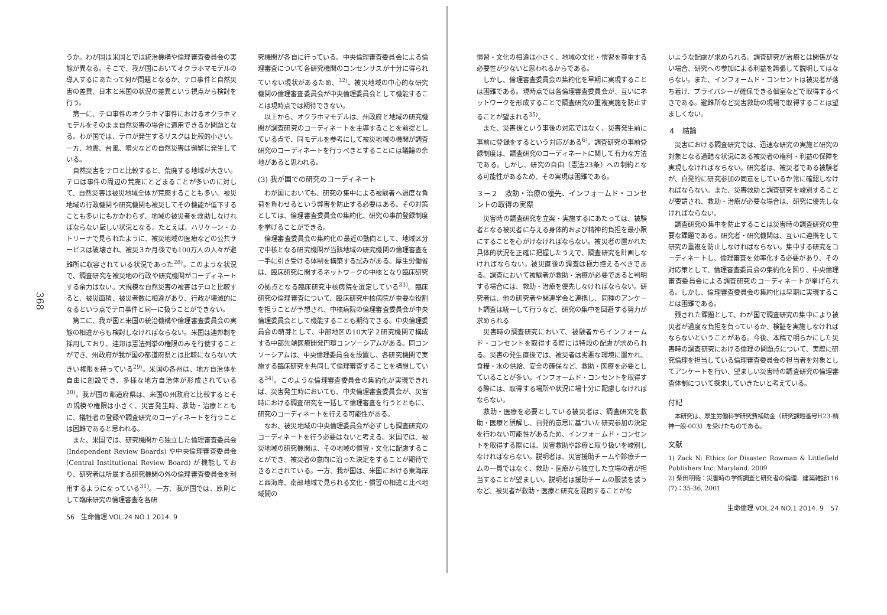368
うか。わが国は米国とでは統治機構や倫理審査委員会の実態が異なる。そこで、我が国においてオクラホマモデルの導入するにあたって何が問題となるか、テロ事件と自然災害の差異、日本と米国の状況の差異という視点から検討を行う。
第一に、テロ事件のオクラホマ事件におけるオクラホマモデルをそのまま自然災害の場合に適用できるか問題となる。わが国では、テロが発生するリスクは比較的小さい。一方、地震、台風、噴火などの自然災害は頻繁に発生している。
自然災害をテロと比較すると、荒廃する地域が大きい。テロは事件の周辺の荒廃にとどまることが多いのに対して、自然災害は被災地域全体が荒廃することも多い。被災地域の行政機関や研究機関も被災してその機能が低下することも多いにもかかわらず、地域の被災者を救助しなければならない厳しい状況となる。たとえば、ハリケーン・カトリーナで見られたように、被災地域の医療などの公共サービスは破壊され、被災３か月後でも100万人の人々が避難所に収容されている状況であった<sup>28)</sup>。このような状況で、調査研究を被災地の行政や研究機関がコーディネートする余力はない。大規模な自然災害の被害はテロと比較すると、被災面積、被災者数に相違があり、行政が壊滅的になるという点でテロ事件と同一に扱うことができない。
第二に、我が国と米国の統治機構や倫理審査委員会の実態の相違からも検討しなければならない。米国は連邦制を採用しており、連邦は憲法列挙の権限のみを行使することができ、州政府が我が国の都道府県とは比較にならない大きい権限を持っている<sup>29)</sup>。米国の各州は、地方自治体を自由に創設でき、多様な地方自治体が形成されている<sup>30)</sup>。我が国の都道府県は、米国の州政府と比較するとその規模や権限は小さく、災害発生時、救助・治療とともに、犠牲者の登録や調査研究のコーディネートを行うことは困難であると思われる。
また、米国では、研究機関から独立した倫理審査委員会 (Independent Review Boards) や中央倫理審査委員会 (Central Institutional Review Board) が機能しており、研究者は所属する研究機関の外の倫理審査委員会を利用するようになっている<sup>31)</sup>。一方、我が国では、原則として臨床研究の倫理審査を各研
究機関が各自に行っている。中央倫理審査委員会による倫理審査について各研究機関のコンセンサスが十分に得られていない現状があるため、<sup>32)</sup>、被災地域の中心的な研究機関の倫理審査委員会が中央倫理委員会として機能することは現時点では期待できない。
以上から、オクラホマモデルは、州政府と地域の研究機関が調査研究のコーディネートを主導することを前提としている点で、同モデルを参考にして被災地域の機関が調査研究のコーディネートを行うべきとすることには議論の余地があると思われる。
(3) 我が国での研究のコーディネート
わが国においても、研究の集中による被験者へ過度な負荷を負わせるという弊害を防止する必要はある。その対策としては、倫理審査委員会の集約化、研究の事前登録制度を挙げることができる。
倫理審査委員会の集約化の最近の動向として、地域区分で中核となる研究機関が当該地域の研究機関の倫理審査を一手に引き受ける体制を構築する試みがある。厚生労働省は、臨床研究に関するネットワークの中核となり臨床研究の拠点となる臨床研究中核病院を選定している<sup>33)</sup>。臨床研究の倫理審査について、臨床研究中核病院が重要な役割を担うことが予想され、中核病院の倫理審査委員会が中央倫理委員会として機能することも期待できる。中央倫理委員会の萌芽として、中部地区の10大学２研究機関で構成する中部先端医療開発円環コンソーシアムがある。同コンソーシアムは、中央倫理委員会を設置し、各研究機関で実施する臨床研究を共同して倫理審査することを構想している<sup>34)</sup>。このような倫理審査委員会の集約化が実現できれば、災害発生時においても、中央倫理審査委員会が、災害時における調査研究を一括して倫理審査を行うとともに、研究のコーディネートを行える可能性がある。
なお、被災地域の中央倫理委員会が必ずしも調査研究のコーディネートを行う必要はないと考える。米国では、被災地域の研究機関は、その地域の慣習・文化に配慮することができ、被災者の意向に沿った決定をすることが期待できるとされている。一方、我が国は、米国における東海岸と西海岸、南部地域で見られる文化・慣習の相違と比べ地域間の
56　生命倫理 VOL.24 NO.1 2014. 9
慣習・文化の相違は小さく、地域の文化・慣習を尊重する必要性が少ないと思われるからである。
しかし、倫理審査委員会の集約化を早期に実現することは困難である。現時点では各倫理審査委員会が、互いにネットワークを形成することで調査研究の重複実施を防止することが望まれる<sup>35)</sup>。
また、災害後という事後の対応ではなく、災害発生前に事前に登録をするという対応がある<sup>6)</sup>。調査研究の事前登録制度は、調査研究のコーディネートに関して有力な方法である。しかし、研究の自由（憲法23条）への制約となる可能性があるため、その実現は困難である。
３－２　救助・治療の優先、インフォームド・コンセントの取得の実際
災害時の調査研究を立案・実施するにあたっては、被験者となる被災者に与える身体的および精神的負担を最小限にすることを心がけなければならない。被災者の置かれた具体的状況を正確に把握したうえで、調査研究を計画しなければならない。被災直後の調査は極力控えるべきである。調査において被験者が救助・治療が必要であると判明する場合には、救助・治療を優先しなければならない。研究者は、他の研究者や関連学会と連携し、同種のアンケート調査は統一して行うなど、研究の集中を回避する努力が求められる
災害時の調査研究において、被験者からインフォームド・コンセントを取得する際には特段の配慮が求められる。災害の発生直後では、被災者は劣悪な環境に置かれ、食糧・水の供給、安全の確保など、救助・医療を必要としていることが多い。インフォームド・コンセントを取得する際には、取得する場所や状況に場十分に配慮しなければならない。
救助・医療を必要としている被災者は、調査研究を救助・医療と誤解し、自発的意思に基づいた研究参加の決定を行わない可能性があるため、インフォームド・コンセントを取得する際には、災害救助や診療と取り扱いを峻別しなければならない。説明者は、災害援助チームや診療チームの一員ではなく、救助・医療から独立した立場の者が担当することが望ましい。説明者は援助チームの服装を装うなど、被災者が救助・医療と研究を混同することがな
いような配慮が求められる。調査研究が治療とは関係がない場合、研究への参加による利益を誇張して説明してはならない。また、インフォームド・コンセントは被災者が落ち着け、プライバシーが確保できる個室などで取得するべきである。避難所など災害救助の現場で取得することは望ましくない。
４　結論
災害における調査研究では、迅速な研究の実施と研究の対象となる過酷な状況にある被災者の権利・利益の保障を実現しなければならない。研究者は、被災者である被験者が、自発的に研究参加の同意をしているか常に確認しなければならない。また、災害救助と調査研究を峻別することが要請され、救助・治療が必要な場合は、研究に優先しなければならない。
調査研究の集中を防止することは災害時の調査研究の重要な課題である。研究者・研究機関は、互いに連携をして研究の重複を防止しなければならない。集中する研究をコーディネートし、倫理審査を効率化する必要があり、その対応策として、倫理審査委員会の集約化を図り、中央倫理審査委員会による調査研究のコーディネートが挙げられる。しかし、倫理審査委員会の集約化は早期に実現することは困難である。
残された課題として、わが国で調査研究の集中により被災者が過度な負担を負っているか、検証を実施しなければならないということがある。今後、本稿で明らかにした災害時の調査研究における倫理の問題点について、実際に研究倫理を担当している倫理審査委員会の担当者を対象としてアンケートを行い、望ましい災害時の調査研究の倫理審査体制について探求していきたいと考えている。
付記
本研究は、厚生労働科学研究費補助金（研究課題番号H23-精神一般-003）を受けたものである。
文献
1) Zack N: Ethics for Disaster. Rowman & Littlefield Publishers Inc: Maryland. 2009
2) 柴田明徳：災害時の学術調査と研究者の倫理．建築雑誌116 (7)：35-36, 2001
生命倫理 VOL.24 NO.1 2014. 9　57